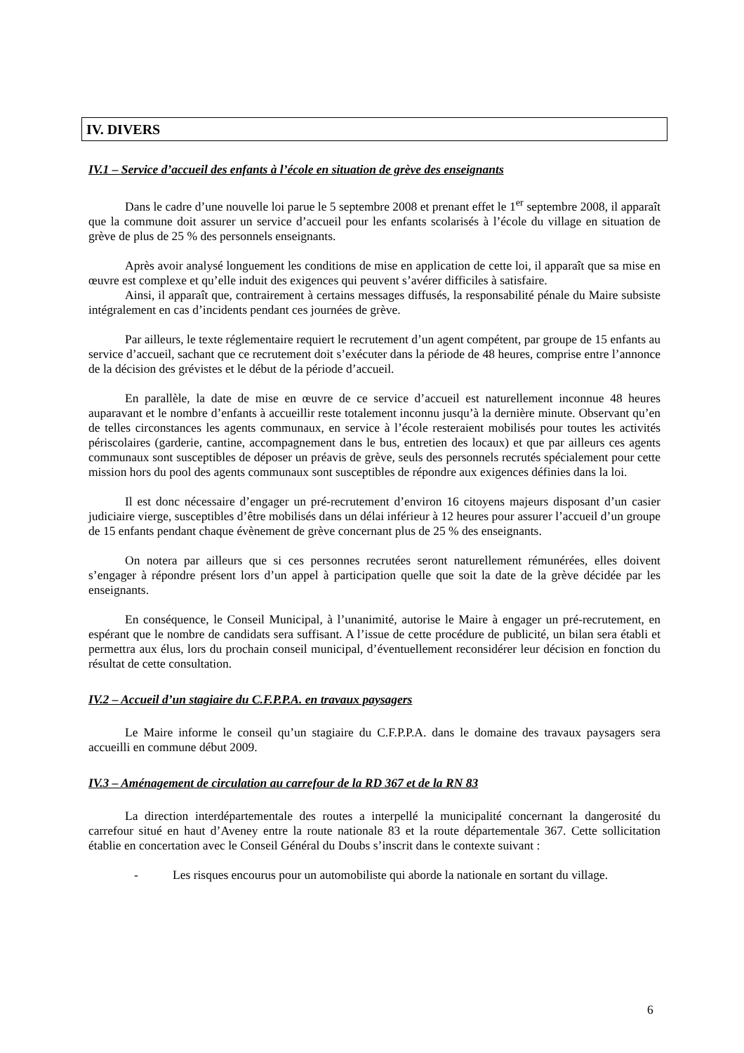IV. DIVERS
IV.1 – Service d’accueil des enfants à l’école en situation de grève des enseignants
Dans le cadre d’une nouvelle loi parue le 5 septembre 2008 et prenant effet le 1<sup>er</sup> septembre 2008, il apparaît que la commune doit assurer un service d’accueil pour les enfants scolarisés à l’école du village en situation de grève de plus de 25 % des personnels enseignants.
Après avoir analysé longuement les conditions de mise en application de cette loi, il apparaît que sa mise en œuvre est complexe et qu’elle induit des exigences qui peuvent s’avérer difficiles à satisfaire.
Ainsi, il apparaît que, contrairement à certains messages diffusés, la responsabilité pénale du Maire subsiste intégralement en cas d’incidents pendant ces journées de grève.
Par ailleurs, le texte réglementaire requiert le recrutement d’un agent compétent, par groupe de 15 enfants au service d’accueil, sachant que ce recrutement doit s’exécuter dans la période de 48 heures, comprise entre l’annonce de la décision des grévistes et le début de la période d’accueil.
En parallèle, la date de mise en œuvre de ce service d’accueil est naturellement inconnue 48 heures auparavant et le nombre d’enfants à accueillir reste totalement inconnu jusqu’à la dernière minute. Observant qu’en de telles circonstances les agents communaux, en service à l’école resteraient mobilisés pour toutes les activités périscolaires (garderie, cantine, accompagnement dans le bus, entretien des locaux) et que par ailleurs ces agents communaux sont susceptibles de déposer un préavis de grève, seuls des personnels recrutés spécialement pour cette mission hors du pool des agents communaux sont susceptibles de répondre aux exigences définies dans la loi.
Il est donc nécessaire d’engager un pré-recrutement d’environ 16 citoyens majeurs disposant d’un casier judiciaire vierge, susceptibles d’être mobilisés dans un délai inférieur à 12 heures pour assurer l’accueil d’un groupe de 15 enfants pendant chaque évènement de grève concernant plus de 25 % des enseignants.
On notera par ailleurs que si ces personnes recrutées seront naturellement rémunérées, elles doivent s’engager à répondre présent lors d’un appel à participation quelle que soit la date de la grève décidée par les enseignants.
En conséquence, le Conseil Municipal, à l’unanimité, autorise le Maire à engager un pré-recrutement, en espérant que le nombre de candidats sera suffisant. A l’issue de cette procédure de publicité, un bilan sera établi et permettra aux élus, lors du prochain conseil municipal, d’éventuellement reconsidérer leur décision en fonction du résultat de cette consultation.
IV.2 – Accueil d’un stagiaire du C.F.P.P.A. en travaux paysagers
Le Maire informe le conseil qu’un stagiaire du C.F.P.P.A. dans le domaine des travaux paysagers sera accueilli en commune début 2009.
IV.3 – Aménagement de circulation au carrefour de la RD 367 et de la RN 83
La direction interdépartementale des routes a interpellé la municipalité concernant la dangerosité du carrefour situé en haut d’Aveney entre la route nationale 83 et la route départementale 367. Cette sollicitation établie en concertation avec le Conseil Général du Doubs s’inscrit dans le contexte suivant :
- Les risques encourus pour un automobiliste qui aborde la nationale en sortant du village.
6